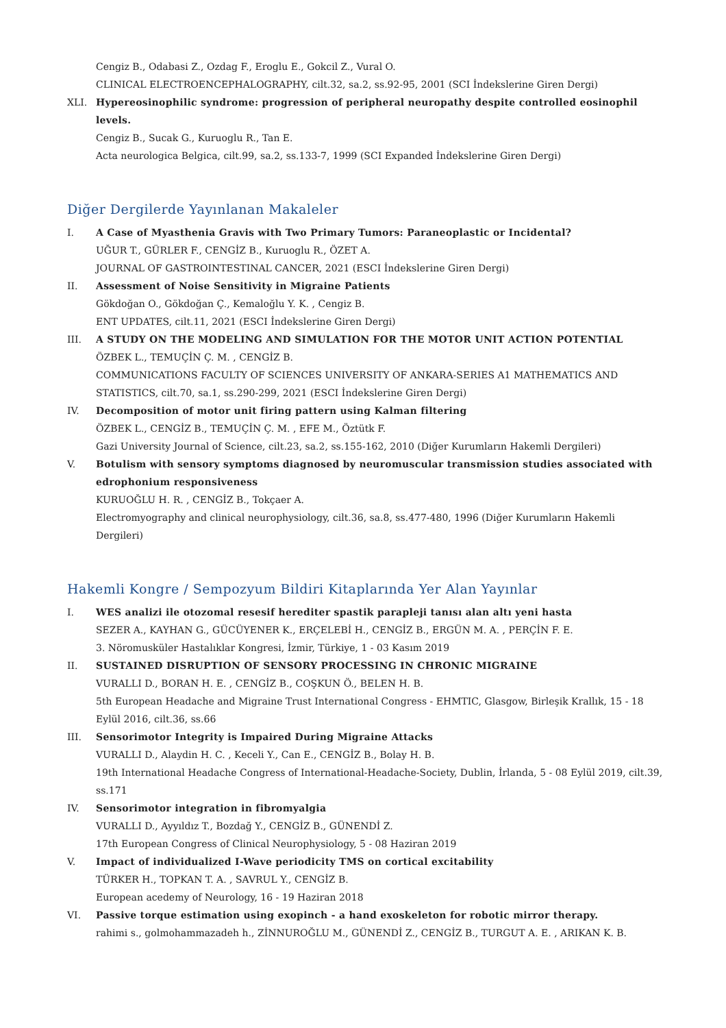Cengiz B., Odabasi Z., Ozdag F., Eroglu E., Gokcil Z., Vural O.
CLINICAL ELECTROENCEPHALOGRAPHY, cilt.32, sa.2, ss.92-95, 2001 (SCI İndekslerine Giren Dergi)
XLI. Hypereosinophilic syndrome: progression of peripheral neuropathy despite controlled eosinophil levels.
Cengiz B., Sucak G., Kuruoglu R., Tan E.
Acta neurologica Belgica, cilt.99, sa.2, ss.133-7, 1999 (SCI Expanded İndekslerine Giren Dergi)
Diğer Dergilerde Yayınlanan Makaleler
I. A Case of Myasthenia Gravis with Two Primary Tumors: Paraneoplastic or Incidental?
UĞUR T., GÜRLER F., CENGİZ B., Kuruoglu R., ÖZET A.
JOURNAL OF GASTROINTESTINAL CANCER, 2021 (ESCI İndekslerine Giren Dergi)
II. Assessment of Noise Sensitivity in Migraine Patients
Gökdoğan O., Gökdoğan Ç., Kemaloğlu Y. K. , Cengiz B.
ENT UPDATES, cilt.11, 2021 (ESCI İndekslerine Giren Dergi)
III. A STUDY ON THE MODELING AND SIMULATION FOR THE MOTOR UNIT ACTION POTENTIAL
ÖZBEK L., TEMUÇİN Ç. M. , CENGİZ B.
COMMUNICATIONS FACULTY OF SCIENCES UNIVERSITY OF ANKARA-SERIES A1 MATHEMATICS AND STATISTICS, cilt.70, sa.1, ss.290-299, 2021 (ESCI İndekslerine Giren Dergi)
IV. Decomposition of motor unit firing pattern using Kalman filtering
ÖZBEK L., CENGİZ B., TEMUÇİN Ç. M. , EFE M., Öztütk F.
Gazi University Journal of Science, cilt.23, sa.2, ss.155-162, 2010 (Diğer Kurumların Hakemli Dergileri)
V. Botulism with sensory symptoms diagnosed by neuromuscular transmission studies associated with edrophonium responsiveness
KURUOĞLU H. R. , CENGİZ B., Tokçaer A.
Electromyography and clinical neurophysiology, cilt.36, sa.8, ss.477-480, 1996 (Diğer Kurumların Hakemli Dergileri)
Hakemli Kongre / Sempozyum Bildiri Kitaplarında Yer Alan Yayınlar
I. WES analizi ile otozomal resesif herediter spastik parapleji tanısı alan altı yeni hasta
SEZER A., KAYHAN G., GÜCÜYENER K., ERÇELEBİ H., CENGİZ B., ERGÜN M. A. , PERÇİN F. E.
3. Nöromusküler Hastalıklar Kongresi, İzmir, Türkiye, 1 - 03 Kasım 2019
II. SUSTAINED DISRUPTION OF SENSORY PROCESSING IN CHRONIC MIGRAINE
VURALLI D., BORAN H. E. , CENGİZ B., COŞKUN Ö., BELEN H. B.
5th European Headache and Migraine Trust International Congress - EHMTIC, Glasgow, Birleşik Krallık, 15 - 18 Eylül 2016, cilt.36, ss.66
III. Sensorimotor Integrity is Impaired During Migraine Attacks
VURALLI D., Alaydin H. C. , Keceli Y., Can E., CENGİZ B., Bolay H. B.
19th International Headache Congress of International-Headache-Society, Dublin, İrlanda, 5 - 08 Eylül 2019, cilt.39, ss.171
IV. Sensorimotor integration in fibromyalgia
VURALLI D., Ayyıldız T., Bozdağ Y., CENGİZ B., GÜNENDİ Z.
17th European Congress of Clinical Neurophysiology, 5 - 08 Haziran 2019
V. Impact of individualized I-Wave periodicity TMS on cortical excitability
TÜRKER H., TOPKAN T. A. , SAVRUL Y., CENGİZ B.
European acedemy of Neurology, 16 - 19 Haziran 2018
VI. Passive torque estimation using exopinch - a hand exoskeleton for robotic mirror therapy.
rahimi s., golmohammazadeh h., ZİNNUROĞLU M., GÜNENDİ Z., CENGİZ B., TURGUT A. E. , ARIKAN K. B.